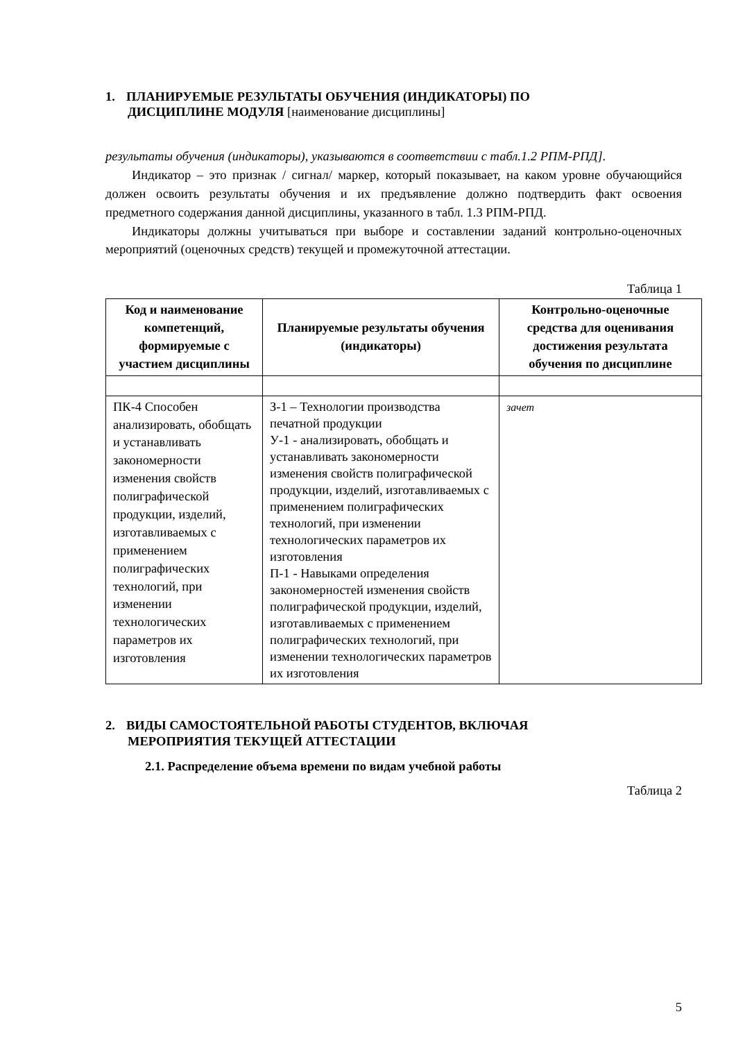1. ПЛАНИРУЕМЫЕ РЕЗУЛЬТАТЫ ОБУЧЕНИЯ (ИНДИКАТОРЫ) ПО
ДИСЦИПЛИНЕ МОДУЛЯ [наименование дисциплины]
результаты обучения (индикаторы), указываются в соответствии с табл.1.2 РПМ-РПД].
Индикатор – это признак / сигнал/ маркер, который показывает, на каком уровне обучающийся должен освоить результаты обучения и их предъявление должно подтвердить факт освоения предметного содержания данной дисциплины, указанного в табл. 1.3 РПМ-РПД.
Индикаторы должны учитываться при выборе и составлении заданий контрольно-оценочных мероприятий (оценочных средств) текущей и промежуточной аттестации.
Таблица 1
| Код и наименование компетенций, формируемые с участием дисциплины | Планируемые результаты обучения (индикаторы) | Контрольно-оценочные средства для оценивания достижения результата обучения по дисциплине |
| --- | --- | --- |
| ПК-4 Способен анализировать, обобщать и устанавливать закономерности изменения свойств полиграфической продукции, изделий, изготавливаемых с применением полиграфических технологий, при изменении технологических параметров их изготовления | З-1 – Технологии производства печатной продукции У-1 - анализировать, обобщать и устанавливать закономерности изменения свойств полиграфической продукции, изделий, изготавливаемых с применением полиграфических технологий, при изменении технологических параметров их изготовления П-1 - Навыками определения закономерностей изменения свойств полиграфической продукции, изделий, изготавливаемых с применением полиграфических технологий, при изменении технологических параметров их изготовления | зачет |
2. ВИДЫ САМОСТОЯТЕЛЬНОЙ РАБОТЫ СТУДЕНТОВ, ВКЛЮЧАЯ
МЕРОПРИЯТИЯ ТЕКУЩЕЙ АТТЕСТАЦИИ
2.1. Распределение объема времени по видам учебной работы
Таблица 2
5